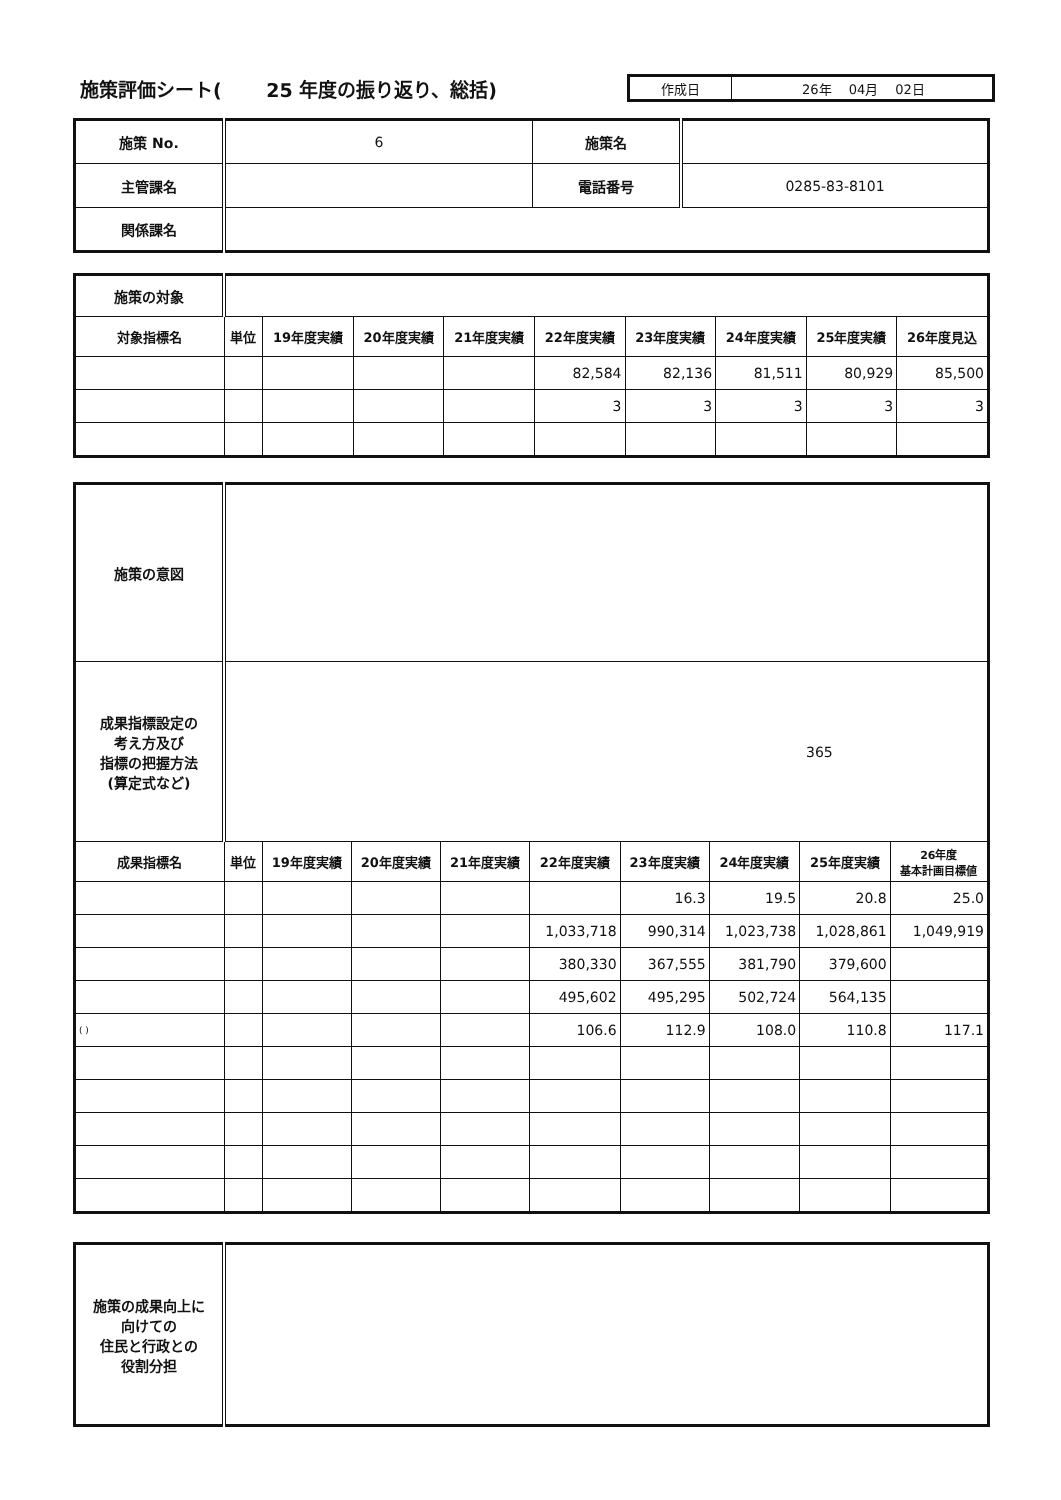施策評価シート(　　 25 年度の振り返り、総括)
作成日 26年　 04月　 02日
| 施策 No. | 6 | 施策名 | |
| 主管課名 | | 電話番号 | 0285-83-8101 |
| 関係課名 | | | |
| 施策の対象 | | | | | | | | | |
| 対象指標名 | 単位 | 19年度実績 | 20年度実績 | 21年度実績 | 22年度実績 | 23年度実績 | 24年度実績 | 25年度実績 | 26年度見込 |
| | | | | | 82,584 | 82,136 | 81,511 | 80,929 | 85,500 |
| | | | | | 3 | 3 | 3 | 3 | 3 |
| 施策の意図 | | | | | | | | | |
| 成果指標設定の 考え方及び 指標の把握方法 (算定式など) | 365 | | | | | | | | |
| 成果指標名 | 単位 | 19年度実績 | 20年度実績 | 21年度実績 | 22年度実績 | 23年度実績 | 24年度実績 | 25年度実績 | 26年度 基本計画目標値 |
| | | | | | | 16.3 | 19.5 | 20.8 | 25.0 |
| | | | | | 1,033,718 | 990,314 | 1,023,738 | 1,028,861 | 1,049,919 |
| | | | | | 380,330 | 367,555 | 381,790 | 379,600 | |
| | | | | | 495,602 | 495,295 | 502,724 | 564,135 | |
| ( ) | | | | | 106.6 | 112.9 | 108.0 | 110.8 | 117.1 |
| 施策の成果向上に 向けての 住民と行政との 役割分担 | |